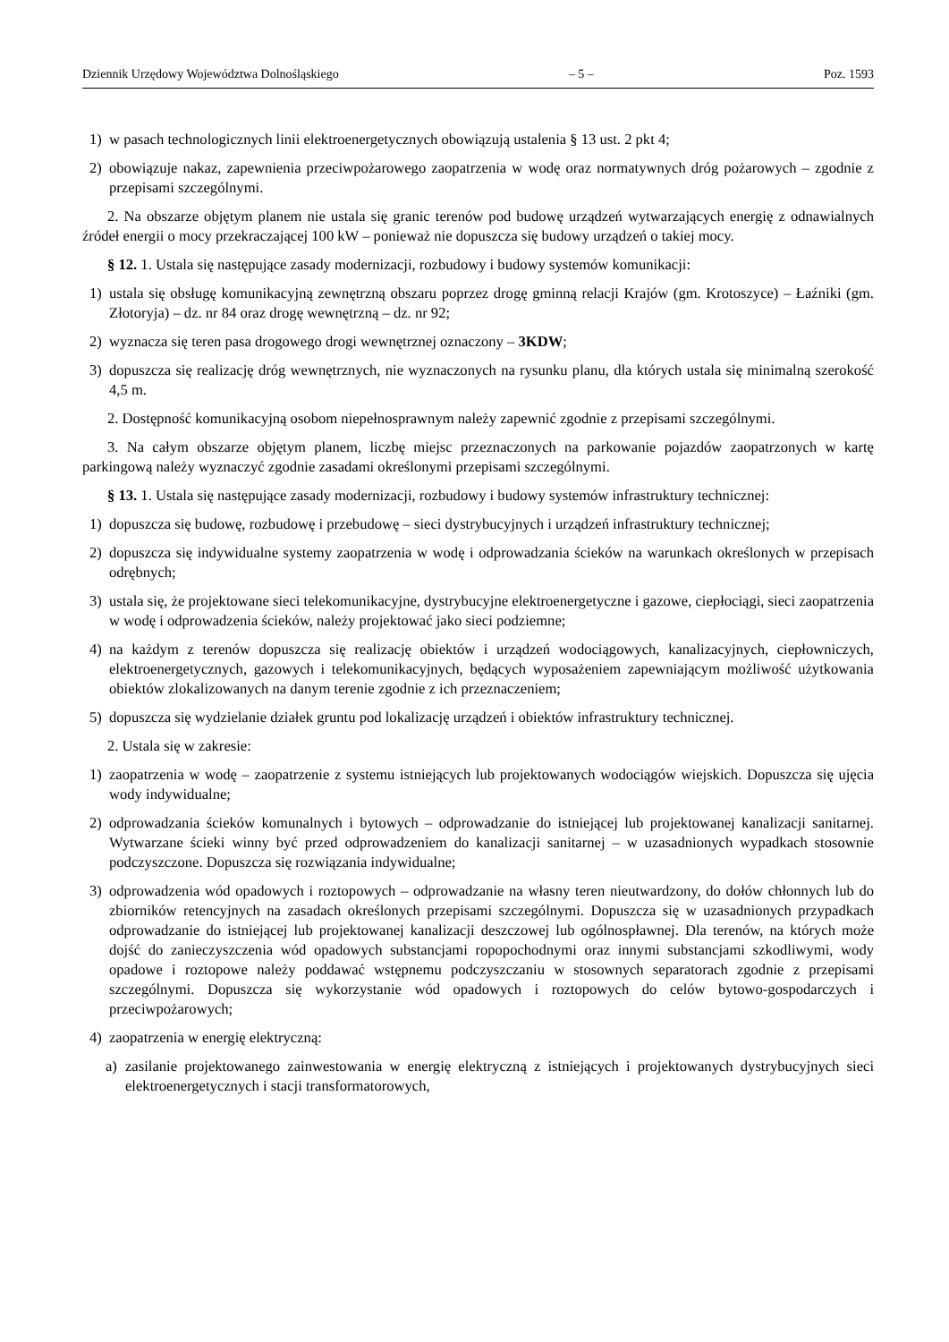Dziennik Urzędowy Województwa Dolnośląskiego – 5 – Poz. 1593
1) w pasach technologicznych linii elektroenergetycznych obowiązują ustalenia § 13 ust. 2 pkt 4;
2) obowiązuje nakaz, zapewnienia przeciwpożarowego zaopatrzenia w wodę oraz normatywnych dróg pożarowych – zgodnie z przepisami szczególnymi.
2. Na obszarze objętym planem nie ustala się granic terenów pod budowę urządzeń wytwarzających energię z odnawialnych źródeł energii o mocy przekraczającej 100 kW – ponieważ nie dopuszcza się budowy urządzeń o takiej mocy.
§ 12. 1. Ustala się następujące zasady modernizacji, rozbudowy i budowy systemów komunikacji:
1) ustala się obsługę komunikacyjną zewnętrzną obszaru poprzez drogę gminną relacji Krajów (gm. Krotoszyce) – Łaźniki (gm. Złotoryja) – dz. nr 84 oraz drogę wewnętrzną – dz. nr 92;
2) wyznacza się teren pasa drogowego drogi wewnętrznej oznaczony – 3KDW;
3) dopuszcza się realizację dróg wewnętrznych, nie wyznaczonych na rysunku planu, dla których ustala się minimalną szerokość 4,5 m.
2. Dostępność komunikacyjną osobom niepełnosprawnym należy zapewnić zgodnie z przepisami szczególnymi.
3. Na całym obszarze objętym planem, liczbę miejsc przeznaczonych na parkowanie pojazdów zaopatrzonych w kartę parkingową należy wyznaczyć zgodnie zasadami określonymi przepisami szczególnymi.
§ 13. 1. Ustala się następujące zasady modernizacji, rozbudowy i budowy systemów infrastruktury technicznej:
1) dopuszcza się budowę, rozbudowę i przebudowę – sieci dystrybucyjnych i urządzeń infrastruktury technicznej;
2) dopuszcza się indywidualne systemy zaopatrzenia w wodę i odprowadzania ścieków na warunkach określonych w przepisach odrębnych;
3) ustala się, że projektowane sieci telekomunikacyjne, dystrybucyjne elektroenergetyczne i gazowe, ciepłociągi, sieci zaopatrzenia w wodę i odprowadzenia ścieków, należy projektować jako sieci podziemne;
4) na każdym z terenów dopuszcza się realizację obiektów i urządzeń wodociągowych, kanalizacyjnych, ciepłowniczych, elektroenergetycznych, gazowych i telekomunikacyjnych, będących wyposażeniem zapewniającym możliwość użytkowania obiektów zlokalizowanych na danym terenie zgodnie z ich przeznaczeniem;
5) dopuszcza się wydzielanie działek gruntu pod lokalizację urządzeń i obiektów infrastruktury technicznej.
2. Ustala się w zakresie:
1) zaopatrzenia w wodę – zaopatrzenie z systemu istniejących lub projektowanych wodociągów wiejskich. Dopuszcza się ujęcia wody indywidualne;
2) odprowadzania ścieków komunalnych i bytowych – odprowadzanie do istniejącej lub projektowanej kanalizacji sanitarnej. Wytwarzane ścieki winny być przed odprowadzeniem do kanalizacji sanitarnej – w uzasadnionych wypadkach stosownie podczyszczone. Dopuszcza się rozwiązania indywidualne;
3) odprowadzenia wód opadowych i roztopowych – odprowadzanie na własny teren nieutwardzony, do dołów chłonnych lub do zbiorników retencyjnych na zasadach określonych przepisami szczególnymi. Dopuszcza się w uzasadnionych przypadkach odprowadzanie do istniejącej lub projektowanej kanalizacji deszczowej lub ogólnospławnej. Dla terenów, na których może dojść do zanieczyszczenia wód opadowych substancjami ropopochodnymi oraz innymi substancjami szkodliwymi, wody opadowe i roztopowe należy poddawać wstępnemu podczyszczaniu w stosownych separatorach zgodnie z przepisami szczególnymi. Dopuszcza się wykorzystanie wód opadowych i roztopowych do celów bytowo-gospodarczych i przeciwpożarowych;
4) zaopatrzenia w energię elektryczną:
a) zasilanie projektowanego zainwestowania w energię elektryczną z istniejących i projektowanych dystrybucyjnych sieci elektroenergetycznych i stacji transformatorowych,